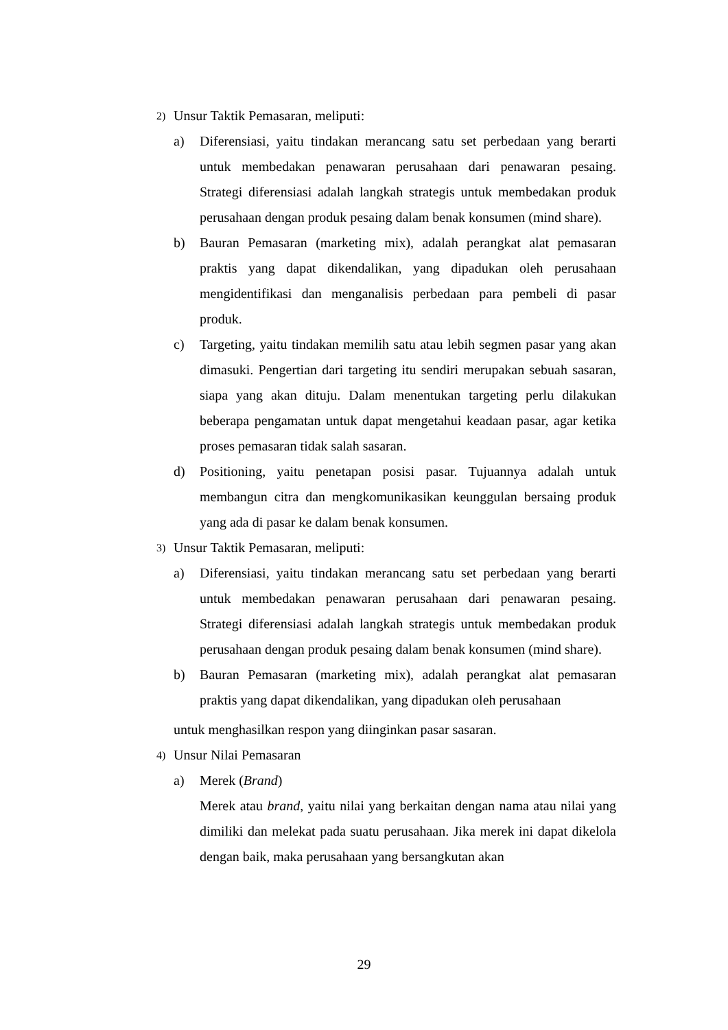2) Unsur Taktik Pemasaran, meliputi:
a) Diferensiasi, yaitu tindakan merancang satu set perbedaan yang berarti untuk membedakan penawaran perusahaan dari penawaran pesaing. Strategi diferensiasi adalah langkah strategis untuk membedakan produk perusahaan dengan produk pesaing dalam benak konsumen (mind share).
b) Bauran Pemasaran (marketing mix), adalah perangkat alat pemasaran praktis yang dapat dikendalikan, yang dipadukan oleh perusahaan mengidentifikasi dan menganalisis perbedaan para pembeli di pasar produk.
c) Targeting, yaitu tindakan memilih satu atau lebih segmen pasar yang akan dimasuki. Pengertian dari targeting itu sendiri merupakan sebuah sasaran, siapa yang akan dituju. Dalam menentukan targeting perlu dilakukan beberapa pengamatan untuk dapat mengetahui keadaan pasar, agar ketika proses pemasaran tidak salah sasaran.
d) Positioning, yaitu penetapan posisi pasar. Tujuannya adalah untuk membangun citra dan mengkomunikasikan keunggulan bersaing produk yang ada di pasar ke dalam benak konsumen.
3) Unsur Taktik Pemasaran, meliputi:
a) Diferensiasi, yaitu tindakan merancang satu set perbedaan yang berarti untuk membedakan penawaran perusahaan dari penawaran pesaing. Strategi diferensiasi adalah langkah strategis untuk membedakan produk perusahaan dengan produk pesaing dalam benak konsumen (mind share).
b) Bauran Pemasaran (marketing mix), adalah perangkat alat pemasaran praktis yang dapat dikendalikan, yang dipadukan oleh perusahaan
untuk menghasilkan respon yang diinginkan pasar sasaran.
4) Unsur Nilai Pemasaran
a) Merek (Brand)
Merek atau brand, yaitu nilai yang berkaitan dengan nama atau nilai yang dimiliki dan melekat pada suatu perusahaan. Jika merek ini dapat dikelola dengan baik, maka perusahaan yang bersangkutan akan
29